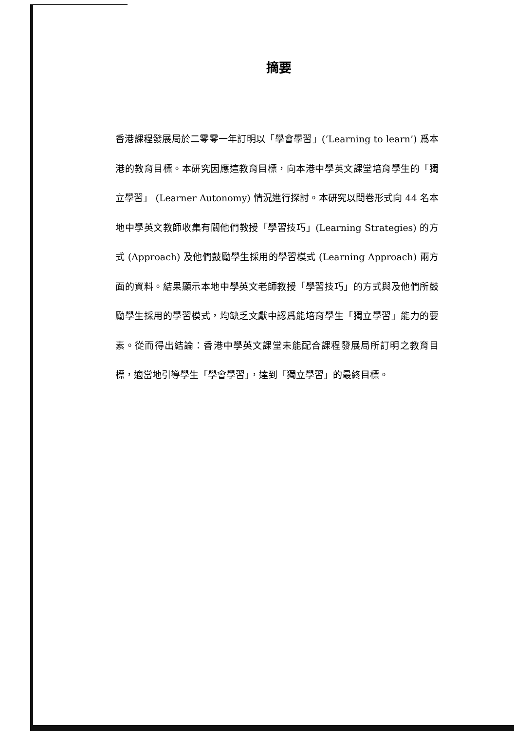摘要
香港課程發展局於二零零一年訂明以「學會學習」(‘Learning to learn’) 爲本港的教育目標。本研究因應這教育目標，向本港中學英文課堂培育學生的「獨立學習」 (Learner Autonomy) 情況進行探討。本研究以問卷形式向 44 名本地中學英文教師收集有關他們教授「學習技巧」(Learning Strategies) 的方式 (Approach) 及他們鼓勵學生採用的學習模式 (Learning Approach) 兩方面的資料。結果顯示本地中學英文老師教授「學習技巧」的方式與及他們所鼓勵學生採用的學習模式，均缺乏文獻中認爲能培育學生「獨立學習」能力的要素。從而得出結論：香港中學英文課堂未能配合課程發展局所訂明之教育目標，適當地引導學生「學會學習」，達到「獨立學習」的最終目標。